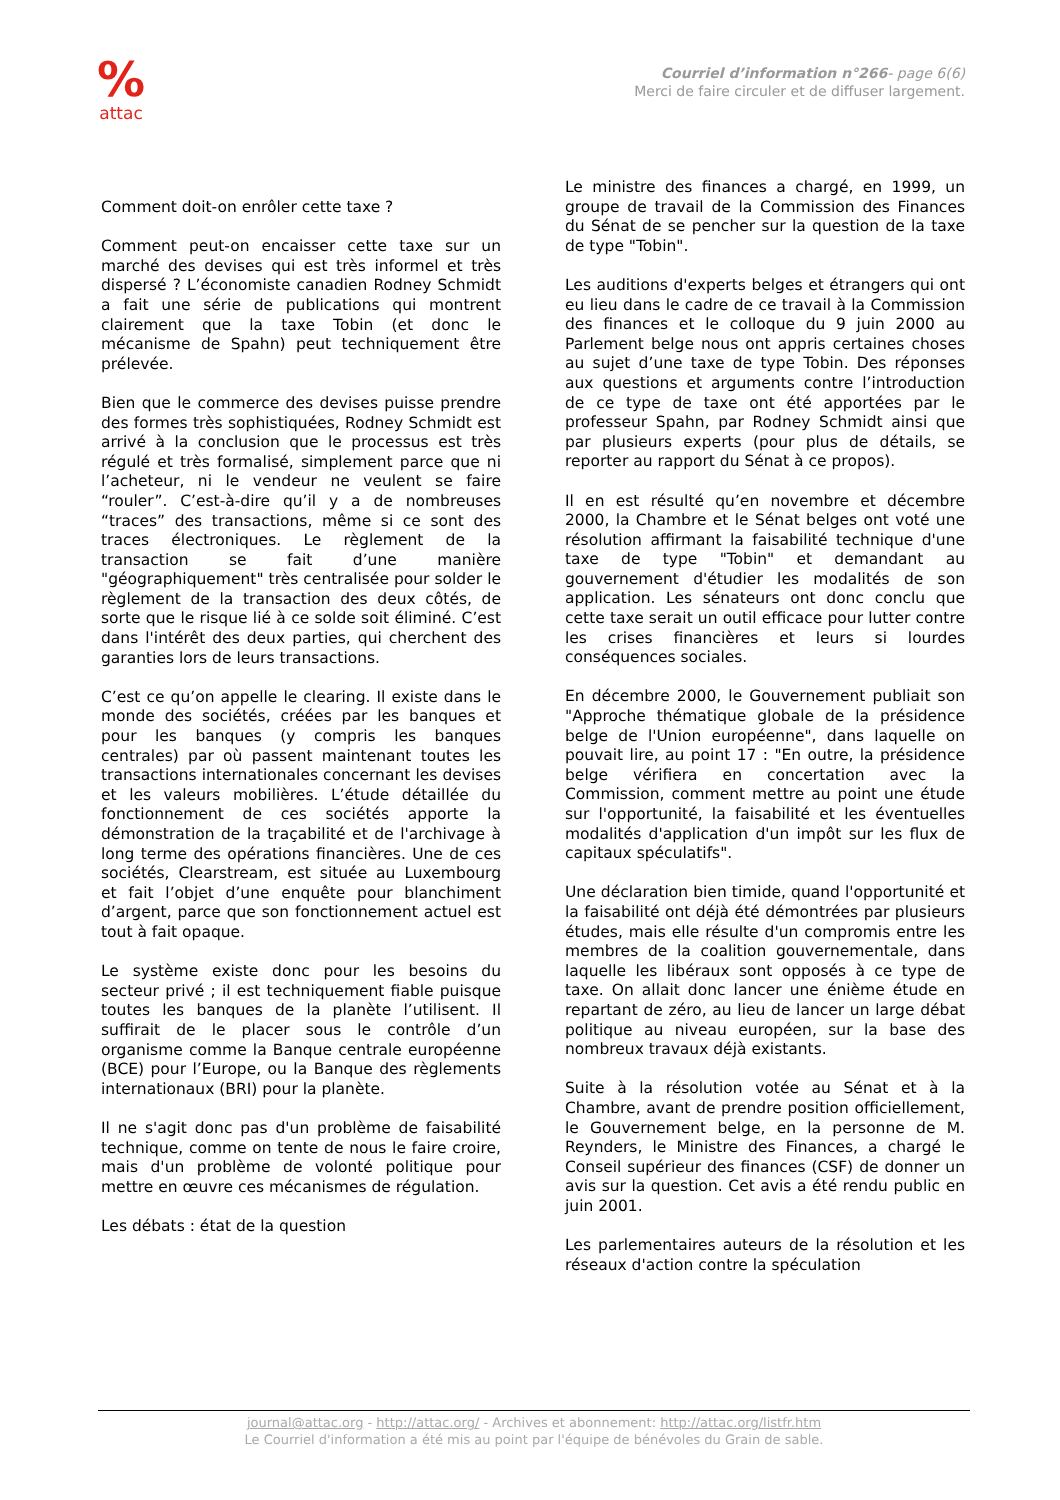%
attac
Courriel d’information n°266- page 6(6)
Merci de faire circuler et de diffuser largement.
Comment doit-on enrôler cette taxe ?
Comment peut-on encaisser cette taxe sur un marché des devises qui est très informel et très dispersé ? L’économiste canadien Rodney Schmidt a fait une série de publications qui montrent clairement que la taxe Tobin (et donc le mécanisme de Spahn) peut techniquement être prélevée.
Bien que le commerce des devises puisse prendre des formes très sophistiquées, Rodney Schmidt est arrivé à la conclusion que le processus est très régulé et très formalisé, simplement parce que ni l’acheteur, ni le vendeur ne veulent se faire “rouler”. C’est-à-dire qu’il y a de nombreuses “traces” des transactions, même si ce sont des traces électroniques. Le règlement de la transaction se fait d’une manière "géographiquement" très centralisée pour solder le règlement de la transaction des deux côtés, de sorte que le risque lié à ce solde soit éliminé. C’est dans l'intérêt des deux parties, qui cherchent des garanties lors de leurs transactions.
C’est ce qu’on appelle le clearing. Il existe dans le monde des sociétés, créées par les banques et pour les banques (y compris les banques centrales) par où passent maintenant toutes les transactions internationales concernant les devises et les valeurs mobilières. L’étude détaillée du fonctionnement de ces sociétés apporte la démonstration de la traçabilité et de l'archivage à long terme des opérations financières. Une de ces sociétés, Clearstream, est située au Luxembourg et fait l’objet d’une enquête pour blanchiment d’argent, parce que son fonctionnement actuel est tout à fait opaque.
Le système existe donc pour les besoins du secteur privé ; il est techniquement fiable puisque toutes les banques de la planète l’utilisent. Il suffirait de le placer sous le contrôle d’un organisme comme la Banque centrale européenne (BCE) pour l’Europe, ou la Banque des règlements internationaux (BRI) pour la planète.
Il ne s'agit donc pas d'un problème de faisabilité technique, comme on tente de nous le faire croire, mais d'un problème de volonté politique pour mettre en œuvre ces mécanismes de régulation.
Les débats : état de la question
Le ministre des finances a chargé, en 1999, un groupe de travail de la Commission des Finances du Sénat de se pencher sur la question de la taxe de type "Tobin".
Les auditions d'experts belges et étrangers qui ont eu lieu dans le cadre de ce travail à la Commission des finances et le colloque du 9 juin 2000 au Parlement belge nous ont appris certaines choses au sujet d’une taxe de type Tobin. Des réponses aux questions et arguments contre l’introduction de ce type de taxe ont été apportées par le professeur Spahn, par Rodney Schmidt ainsi que par plusieurs experts (pour plus de détails, se reporter au rapport du Sénat à ce propos).
Il en est résulté qu’en novembre et décembre 2000, la Chambre et le Sénat belges ont voté une résolution affirmant la faisabilité technique d'une taxe de type "Tobin" et demandant au gouvernement d'étudier les modalités de son application. Les sénateurs ont donc conclu que cette taxe serait un outil efficace pour lutter contre les crises financières et leurs si lourdes conséquences sociales.
En décembre 2000, le Gouvernement publiait son "Approche thématique globale de la présidence belge de l'Union européenne", dans laquelle on pouvait lire, au point 17 : "En outre, la présidence belge vérifiera en concertation avec la Commission, comment mettre au point une étude sur l'opportunité, la faisabilité et les éventuelles modalités d'application d'un impôt sur les flux de capitaux spéculatifs".
Une déclaration bien timide, quand l'opportunité et la faisabilité ont déjà été démontrées par plusieurs études, mais elle résulte d'un compromis entre les membres de la coalition gouvernementale, dans laquelle les libéraux sont opposés à ce type de taxe. On allait donc lancer une énième étude en repartant de zéro, au lieu de lancer un large débat politique au niveau européen, sur la base des nombreux travaux déjà existants.
Suite à la résolution votée au Sénat et à la Chambre, avant de prendre position officiellement, le Gouvernement belge, en la personne de M. Reynders, le Ministre des Finances, a chargé le Conseil supérieur des finances (CSF) de donner un avis sur la question. Cet avis a été rendu public en juin 2001.
Les parlementaires auteurs de la résolution et les réseaux d'action contre la spéculation
journal@attac.org - http://attac.org/ - Archives et abonnement: http://attac.org/listfr.htm
Le Courriel d'information a été mis au point par l'équipe de bénévoles du Grain de sable.